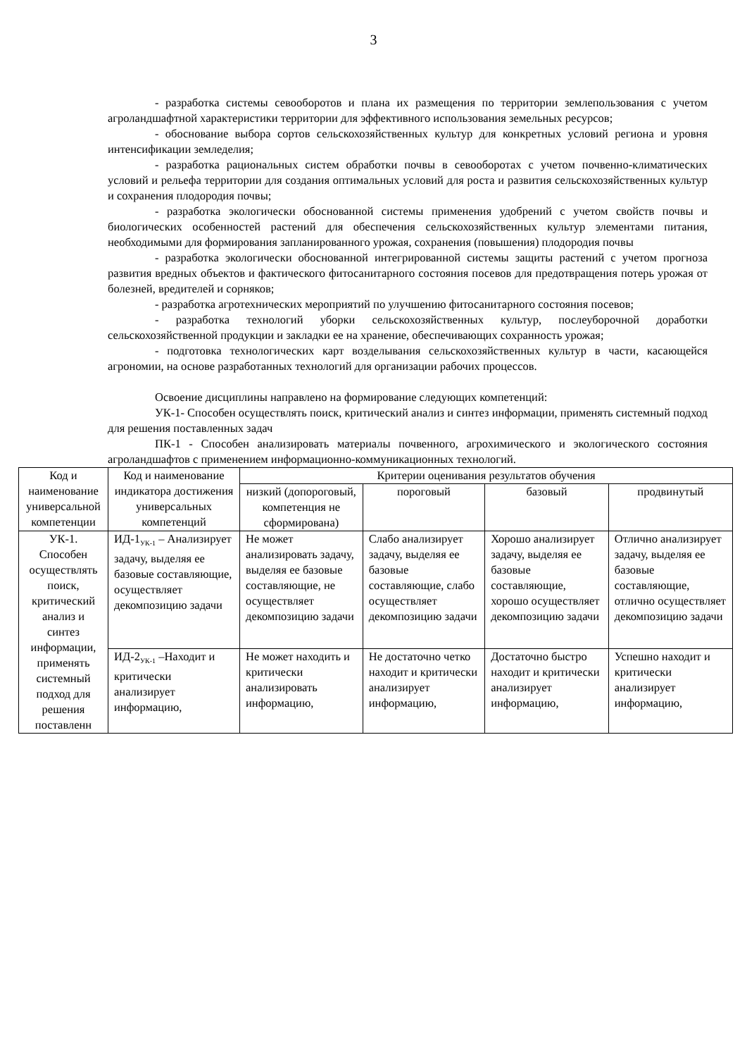3
- разработка системы севооборотов и плана их размещения по территории землепользования с учетом агроландшафтной характеристики территории для эффективного использования земельных ресурсов;
- обоснование выбора сортов сельскохозяйственных культур для конкретных условий региона и уровня интенсификации земледелия;
- разработка рациональных систем обработки почвы в севооборотах с учетом почвенно-климатических условий и рельефа территории для создания оптимальных условий для роста и развития сельскохозяйственных культур и сохранения плодородия почвы;
- разработка экологически обоснованной системы применения удобрений с учетом свойств почвы и биологических особенностей растений для обеспечения сельскохозяйственных культур элементами питания, необходимыми для формирования запланированного урожая, сохранения (повышения) плодородия почвы
- разработка экологически обоснованной интегрированной системы защиты растений с учетом прогноза развития вредных объектов и фактического фитосанитарного состояния посевов для предотвращения потерь урожая от болезней, вредителей и сорняков;
- разработка агротехнических мероприятий по улучшению фитосанитарного состояния посевов;
- разработка технологий уборки сельскохозяйственных культур, послеуборочной доработки сельскохозяйственной продукции и закладки ее на хранение, обеспечивающих сохранность урожая;
- подготовка технологических карт возделывания сельскохозяйственных культур в части, касающейся агрономии, на основе разработанных технологий для организации рабочих процессов.
Освоение дисциплины направлено на формирование следующих компетенций:
УК-1- Способен осуществлять поиск, критический анализ и синтез информации, применять системный подход для решения поставленных задач
ПК-1 - Способен анализировать материалы почвенного, агрохимического и экологического состояния агроландшафтов с применением информационно-коммуникационных технологий.
| Код и наименование универсальной компетенции | Код и наименование индикатора достижения универсальных компетенций | Критерии оценивания результатов обучения | | | |
| --- | --- | --- | --- | --- | --- |
| | | низкий (допороговый, компетенция не сформирована) | пороговый | базовый | продвинутый |
| УК-1. Способен осуществлять поиск, критический анализ и синтез информации, применять системный подход для решения поставленн | ИД-1<sub>УК-1</sub> – Анализирует задачу, выделяя ее базовые составляющие, осуществляет декомпозицию задачи | Не может анализировать задачу, выделяя ее базовые составляющие, не осуществляет декомпозицию задачи | Слабо анализирует задачу, выделяя ее базовые составляющие, слабо осуществляет декомпозицию задачи | Хорошо анализирует задачу, выделяя ее базовые составляющие, хорошо осуществляет декомпозицию задачи | Отлично анализирует задачу, выделяя ее базовые составляющие, отлично осуществляет декомпозицию задачи |
| | ИД-2<sub>УК-1</sub> –Находит и критически анализирует информацию, | Не может находить и критически анализировать информацию, | Не достаточно четко находит и критически анализирует информацию, | Достаточно быстро находит и критически анализирует информацию, | Успешно находит и критически анализирует информацию, |